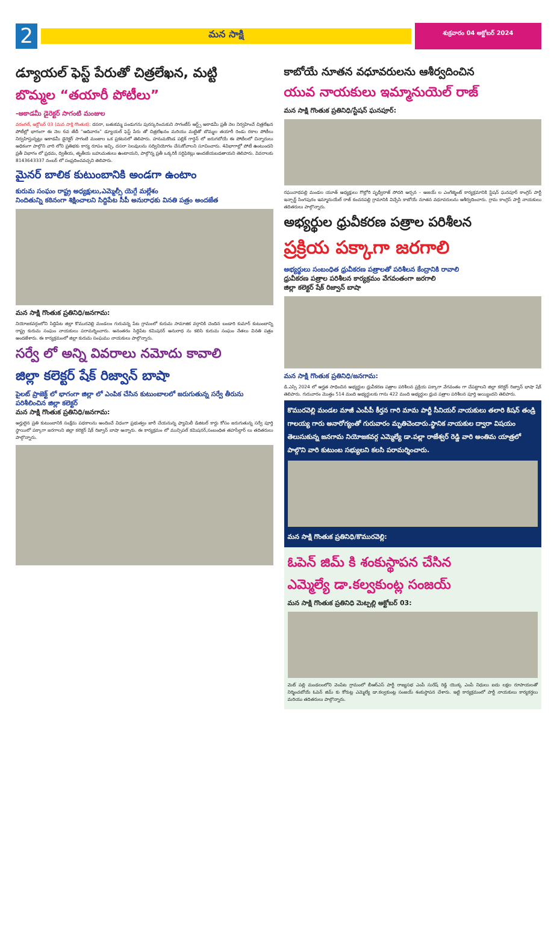2
మన సాక్షి
శుక్రవారం 04 అక్టోబర్ 2024
డ్యూయల్ ఫెస్ట్ పేరుతో చిత్రలేఖన, మట్టి
బొమ్మల “తయారీ పోటీలు”
-అకాడమీ డైరెక్టర్ సాగంటి మంజుల
వరంగల్, అక్టోబర్ 03 (మన సాక్షి గొంతుక): దసరా, బతుకమ్మ పండుగను పురస్కరించుకుని సాగంటీస్ ఆర్ట్స్ అకాడమీ ప్రతీ నెల నిర్వహించే చిత్రలేఖన పోటీల్లో భాగంగా ఈ నెల 6వ తేదీ “ఆదివారం” డ్యూయల్ ఫెస్ట్ పేరు తో చిత్రలేఖనం మరియు మట్టితో బొమ్మల తయారీ రెండు రకాల పోటీలు నిర్వహిస్తున్నట్లు అకాడమీ డైరెక్టర్ సాగంటి మంజుల ఒక ప్రకటనలో తెలిపారు. హనుమకొండ పబ్లిక్ గార్డెన్ లో జరుగబోయే ఈ పోటీలలో చిన్నారులు అధికంగా పాల్గొని వారి లోని ప్రతిభకు కార్య రూపం ఇచ్చి, దసరా సెలవులను సద్వినియోగం చేసుకోవాలని సూచించారు. 4విభాగాల్లో పోటీ ఉంటుందని ప్రతీ విభాగం లో ప్రథమ, ద్వితీయ, తృతీయ బహుమతులు ఉంటాయని, పాల్గొన్న ప్రతీ ఒక్కరికీ సర్టిఫికెట్లు అందజేయబడతాయని తెలిపారు. వివరాలకు 8143643337 నంబర్ లో సంప్రదించవచ్చని తెలిపారు.
మైనర్ బాలిక కుటుంబానికి అండగా ఉంటాం
కురుమ సంఘం రాష్ట్ర అధ్యక్షులు,ఎమ్మెల్సీ యెగ్గే మల్లేశం
నిందితున్ని కఠినంగా శిక్షించాలని సిద్దిపేట సీపీ అనురాధకు వినతి పత్రం అందజేత
మన సాక్షి గొంతుక ప్రతినిధి/జనగామ:
నియోజకవర్గంలోని సిద్దిపేట జిల్లా కొమురవెల్లి మండలం గురువన్న పేట గ్రామంలో కురుమ సామాజిక వర్గానికి చెందిన బండారి కుమార్ కుటుంబాన్ని రాష్ట్ర కురుమ సంఘం నాయకులు పరామర్శించారు. అనంతరం సిద్దిపేట కమిషనర్ అనురాధ ను కలిసి కురుమ సంఘం నేతలు వినతి పత్రం అందజేశారు. ఈ కార్యక్రమంలో జిల్లా కురుమ సంఘము నాయకులు పాల్గొన్నారు.
సర్వే లో అన్ని వివరాలు నమోదు కావాలి
జిల్లా కలెక్టర్ షేక్ రిజ్వాన్ బాషా
పైలట్ ప్రాజెక్ట్ లో భాగంగా జిల్లా లో ఎంపిక చేసిన కుటుంబాలలో జరుగుతున్న సర్వే తీరును పరిశీలించిన జిల్లా కలెక్టర్
మన సాక్షి గొంతుక ప్రతినిధి/జనగామ:
అర్హులైన ప్రతి కుటుంబానికి సంక్షేమ పథకాలను అందించే విధంగా ప్రభుత్వం జారీ చేయనున్న ఫ్యామిలీ డిజిటల్ కార్డు కోసం జరుగుతున్న సర్వే పూర్తి స్థాయిలో పక్కాగా జరగాలని జిల్లా కలెక్టర్ షేక్ రిజ్వాన్ బాషా అన్నారు. ఈ కార్యక్రమం లో మున్సిపల్ కమిషనర్,సంబంధిత తహసీల్దార్ లు తదితరులు పాల్గొన్నారు.
కాబోయే నూతన వధూవరులను ఆశీర్వదించిన
యువ నాయకులు ఇమ్మానుయెల్ రాజ్
మన సాక్షి గొంతుక ప్రతినిధి/స్టేషన్ ఘనపూర్:
రఘునాథపల్లి మండల యూత్ అధ్యక్షులు గొల్లోరి పృథ్వీరాజ్ సోదరి అర్చన – అజయ్ ల ఎంగేజ్మెంట్ కార్యక్రమానికి స్టేషన్ ఘనపూర్ కాంగ్రెస్ పార్టీ ఇన్చార్జ్ సింగపురం ఇమ్మానుయేల్ రాజ్ కంచనపల్లి గ్రామానికి విచ్చేసి కాబోయే నూతన వధూవరులను ఆశీర్వదించారు. గ్రామ కాంగ్రెస్ పార్టీ నాయకులు తదితరులు పాల్గొన్నారు.
అభ్యర్థుల ధ్రువీకరణ పత్రాల పరిశీలన
ప్రక్రియ పక్కాగా జరగాలి
అభ్యర్థులు సంబంధిత ధ్రువీకరణ పత్రాలతో పరిశీలన కేంద్రానికి రావాలి
ధ్రువీకరణ పత్రాల పరిశీలన కార్యక్రమం వేగవంతంగా జరగాలి
జిల్లా కలెక్టర్ షేక్ రిజ్వాన్ బాషా
మన సాక్షి గొంతుక ప్రతినిధి/జనగామ:
డి.ఎస్సి 2024 లో అర్హత సాధించిన అభ్యర్థుల ధ్రువీకరణ పత్రాల పరిశీలన ప్రక్రియ పక్కాగా వేగవంతం గా చేపట్టాలని జిల్లా కలెక్టర్ రిజ్వాన్ భాషా షేక్ తెలిపారు. గురువారం మొత్తం 514 మంది అభ్యర్థులకు గాను 422 మంది అభ్యర్థుల ధ్రువ పత్రాల పరిశీలన పూర్తి అయ్యిందని తెలిపారు.
కొమురవెల్లి మండల మాజీ ఎంపీపీ కీర్తన గారి మామ పార్టీ సీనియర్ నాయకులు తలారి కిషన్ తండ్రి గాలయ్య గారు అనారోగ్యంతో గురువారం మృతిచెందారు.స్థానిక నాయకుల ద్వారా విషయం తెలుసుకున్న జనగామ నియోజకవర్గ ఎమ్మెల్యే డా.పల్లా రాజేశ్వర్ రెడ్డి వారి అంతిమ యాత్రలో పాల్గొని వారి కుటుంబ సభ్యులని కలసి పరామర్శించారు.
మన సాక్షి గొంతుక ప్రతినిధి/కొమురవెల్లి:
ఓపెన్ జిమ్ కి శంకుస్థాపన చేసిన
ఎమ్మెల్యే డా.కల్వకుంట్ల సంజయ్
మన సాక్షి గొంతుక ప్రతినిధి మెట్పల్లి అక్టోబర్ 03:
మెట్ పల్లి మండలంలోని వెంపేట గ్రామంలో బీఆర్ఎస్ పార్టీ రాజ్యసభ ఎంపీ సురేష్ రెడ్డి యొక్క ఎంపీ నిధులు ఐదు లక్షల రూపాయలతో నిర్మించబోయే ఓపెన్ జిమ్ కు కోరుట్ల ఎమ్మెల్యే డా.కల్వకుంట్ల సంజయ్ శంకుస్థాపన చేశారు. ఇట్టి కార్యక్రమంలో పార్టీ నాయకులు కార్యకర్తలు మరియు తదితరులు పాల్గొన్నారు.